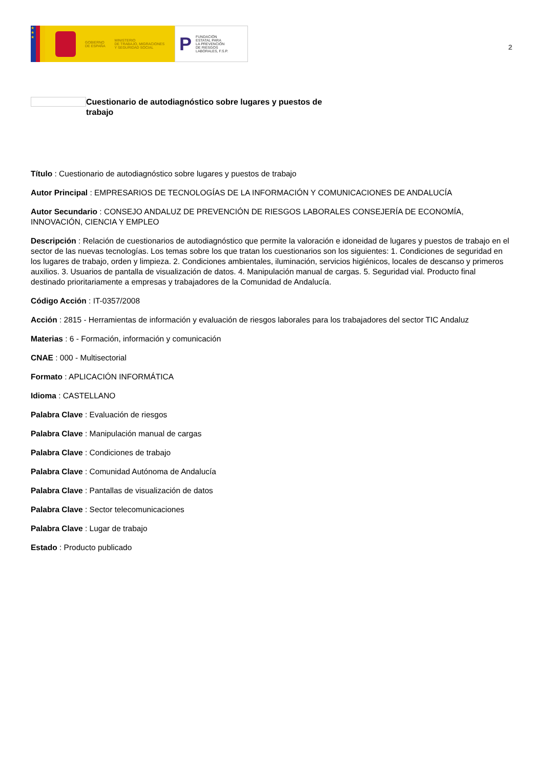★
★
★
GOBIERNO
DE ESPAÑA
MINISTERIO
DE TRABAJO, MIGRACIONES
Y SEGURIDAD SOCIAL
P
FUNDACIÓN
ESTATAL PARA
LA PREVENCIÓN
DE RIESGOS
LABORALES, F.S.P.
2
Cuestionario de autodiagnóstico sobre lugares y puestos de trabajo
Título : Cuestionario de autodiagnóstico sobre lugares y puestos de trabajo
Autor Principal : EMPRESARIOS DE TECNOLOGÍAS DE LA INFORMACIÓN Y COMUNICACIONES DE ANDALUCÍA
Autor Secundario : CONSEJO ANDALUZ DE PREVENCIÓN DE RIESGOS LABORALES CONSEJERÍA DE ECONOMÍA, INNOVACIÓN, CIENCIA Y EMPLEO
Descripción : Relación de cuestionarios de autodiagnóstico que permite la valoración e idoneidad de lugares y puestos de trabajo en el sector de las nuevas tecnologías. Los temas sobre los que tratan los cuestionarios son los siguientes: 1. Condiciones de seguridad en los lugares de trabajo, orden y limpieza. 2. Condiciones ambientales, iluminación, servicios higiénicos, locales de descanso y primeros auxilios. 3. Usuarios de pantalla de visualización de datos. 4. Manipulación manual de cargas. 5. Seguridad vial. Producto final destinado prioritariamente a empresas y trabajadores de la Comunidad de Andalucía.
Código Acción : IT-0357/2008
Acción : 2815 - Herramientas de información y evaluación de riesgos laborales para los trabajadores del sector TIC Andaluz
Materias : 6 - Formación, información y comunicación
CNAE : 000 - Multisectorial
Formato : APLICACIÓN INFORMÁTICA
Idioma : CASTELLANO
Palabra Clave : Evaluación de riesgos
Palabra Clave : Manipulación manual de cargas
Palabra Clave : Condiciones de trabajo
Palabra Clave : Comunidad Autónoma de Andalucía
Palabra Clave : Pantallas de visualización de datos
Palabra Clave : Sector telecomunicaciones
Palabra Clave : Lugar de trabajo
Estado : Producto publicado